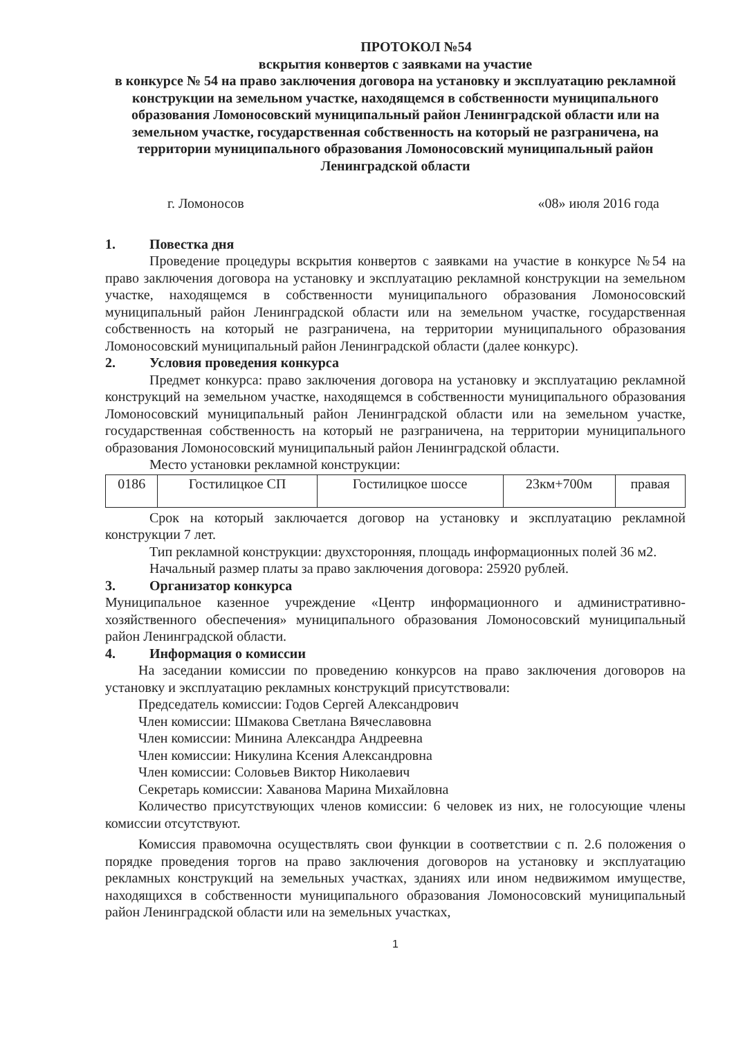ПРОТОКОЛ №54
вскрытия конвертов с заявками на участие
в конкурсе № 54 на право заключения договора на установку и эксплуатацию рекламной конструкции на земельном участке, находящемся в собственности муниципального образования Ломоносовский муниципальный район Ленинградской области или на земельном участке, государственная собственность на который не разграничена, на территории муниципального образования Ломоносовский муниципальный район Ленинградской области
г. Ломоносов «08» июля 2016 года
1. Повестка дня
Проведение процедуры вскрытия конвертов с заявками на участие в конкурсе №54 на право заключения договора на установку и эксплуатацию рекламной конструкции на земельном участке, находящемся в собственности муниципального образования Ломоносовский муниципальный район Ленинградской области или на земельном участке, государственная собственность на который не разграничена, на территории муниципального образования Ломоносовский муниципальный район Ленинградской области (далее конкурс).
2. Условия проведения конкурса
Предмет конкурса: право заключения договора на установку и эксплуатацию рекламной конструкций на земельном участке, находящемся в собственности муниципального образования Ломоносовский муниципальный район Ленинградской области или на земельном участке, государственная собственность на который не разграничена, на территории муниципального образования Ломоносовский муниципальный район Ленинградской области.
Место установки рекламной конструкции:
| 0186 | Гостилицкое СП | Гостилицкое шоссе | 23км+700м | правая |
Срок на который заключается договор на установку и эксплуатацию рекламной конструкции 7 лет.
Тип рекламной конструкции: двухсторонняя, площадь информационных полей 36 м2.
Начальный размер платы за право заключения договора: 25920 рублей.
3. Организатор конкурса
Муниципальное казенное учреждение «Центр информационного и административно-хозяйственного обеспечения» муниципального образования Ломоносовский муниципальный район Ленинградской области.
4. Информация о комиссии
На заседании комиссии по проведению конкурсов на право заключения договоров на установку и эксплуатацию рекламных конструкций присутствовали:
Председатель комиссии: Годов Сергей Александрович
Член комиссии: Шмакова Светлана Вячеславовна
Член комиссии: Минина Александра Андреевна
Член комиссии: Никулина Ксения Александровна
Член комиссии: Соловьев Виктор Николаевич
Секретарь комиссии: Хаванова Марина Михайловна
Количество присутствующих членов комиссии: 6 человек из них, не голосующие члены комиссии отсутствуют.
Комиссия правомочна осуществлять свои функции в соответствии с п. 2.6 положения о порядке проведения торгов на право заключения договоров на установку и эксплуатацию рекламных конструкций на земельных участках, зданиях или ином недвижимом имуществе, находящихся в собственности муниципального образования Ломоносовский муниципальный район Ленинградской области или на земельных участках,
1